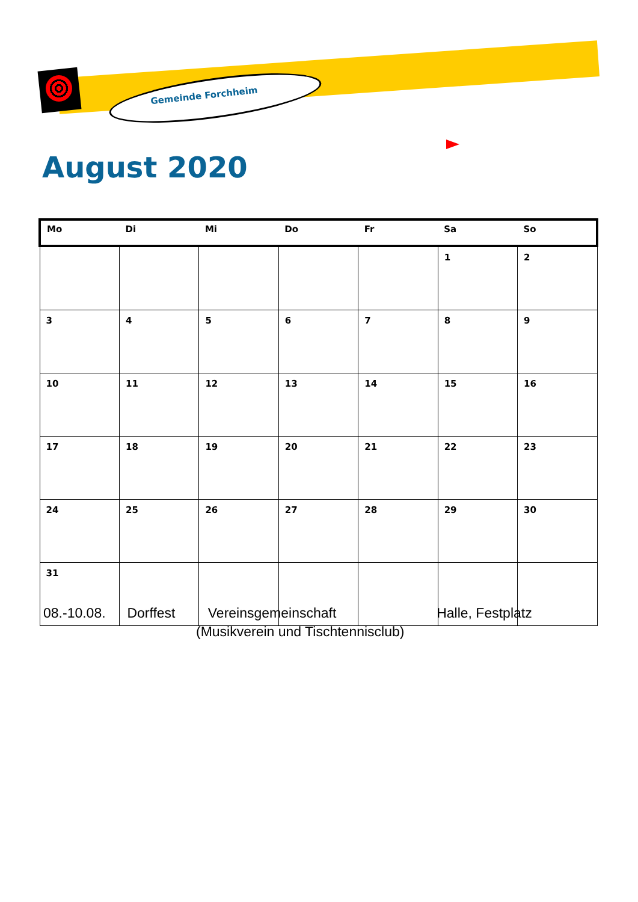Gemeinde Forchheim
August 2020
| Mo | Di | Mi | Do | Fr | Sa | So |
| --- | --- | --- | --- | --- | --- | --- |
| | | | | | 1 | 2 |
| 3 | 4 | 5 | 6 | 7 | 8 | 9 |
| 10 | 11 | 12 | 13 | 14 | 15 | 16 |
| 17 | 18 | 19 | 20 | 21 | 22 | 23 |
| 24 | 25 | 26 | 27 | 28 | 29 | 30 |
| 31 | | | | | | |
08.-10.08. Dorffest Vereinsgemeinschaft Halle, Festplatz
(Musikverein und Tischtennisclub)